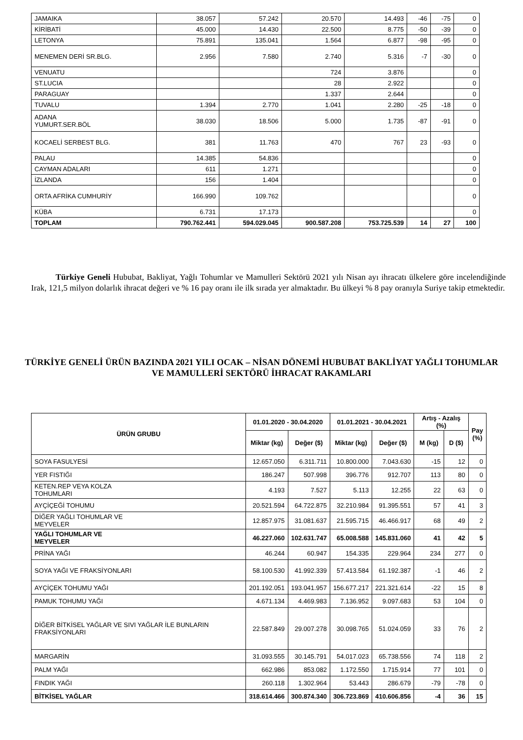| JAMAIKA | 38.057 | 57.242 | 20.570 | 14.493 | -46 | -75 | 0 |
| KİRİBATİ | 45.000 | 14.430 | 22.500 | 8.775 | -50 | -39 | 0 |
| LETONYA | 75.891 | 135.041 | 1.564 | 6.877 | -98 | -95 | 0 |
| MENEMEN DERİ SR.BLG. | 2.956 | 7.580 | 2.740 | 5.316 | -7 | -30 | 0 |
| VENUATU | | | 724 | 3.876 | | | 0 |
| ST.LUCIA | | | 28 | 2.922 | | | 0 |
| PARAGUAY | | | 1.337 | 2.644 | | | 0 |
| TUVALU | 1.394 | 2.770 | 1.041 | 2.280 | -25 | -18 | 0 |
| ADANA YUMURT.SER.BÖL | 38.030 | 18.506 | 5.000 | 1.735 | -87 | -91 | 0 |
| KOCAELİ SERBEST BLG. | 381 | 11.763 | 470 | 767 | 23 | -93 | 0 |
| PALAU | 14.385 | 54.836 | | | | | 0 |
| CAYMAN ADALARI | 611 | 1.271 | | | | | 0 |
| İZLANDA | 156 | 1.404 | | | | | 0 |
| ORTA AFRİKA CUMHURİY | 166.990 | 109.762 | | | | | 0 |
| KÜBA | 6.731 | 17.173 | | | | | 0 |
| TOPLAM | 790.762.441 | 594.029.045 | 900.587.208 | 753.725.539 | 14 | 27 | 100 |
Türkiye Geneli Hububat, Bakliyat, Yağlı Tohumlar ve Mamulleri Sektörü 2021 yılı Nisan ayı ihracatı ülkelere göre incelendiğinde Irak, 121,5 milyon dolarlık ihracat değeri ve % 16 pay oranı ile ilk sırada yer almaktadır. Bu ülkeyi % 8 pay oranıyla Suriye takip etmektedir.
TÜRKİYE GENELİ ÜRÜN BAZINDA 2021 YILI OCAK – NİSAN DÖNEMİ HUBUBAT BAKLİYAT YAĞLI TOHUMLAR VE MAMULLERİ SEKTÖRÜ İHRACAT RAKAMLARI
| ÜRÜN GRUBU | 01.01.2020 - 30.04.2020 | | 01.01.2021 - 30.04.2021 | | Artış - Azalış (%) | | Pay (%) |
| --- | --- | --- | --- | --- | --- | --- | --- |
| | Miktar (kg) | Değer ($) | Miktar (kg) | Değer ($) | M (kg) | D ($) | |
| SOYA FASULYESİ | 12.657.050 | 6.311.711 | 10.800.000 | 7.043.630 | -15 | 12 | 0 |
| YER FISTIĞI | 186.247 | 507.998 | 396.776 | 912.707 | 113 | 80 | 0 |
| KETEN.REP VEYA KOLZA TOHUMLARI | 4.193 | 7.527 | 5.113 | 12.255 | 22 | 63 | 0 |
| AYÇİÇEĞİ TOHUMU | 20.521.594 | 64.722.875 | 32.210.984 | 91.395.551 | 57 | 41 | 3 |
| DİĞER YAĞLI TOHUMLAR VE MEYVELER | 12.857.975 | 31.081.637 | 21.595.715 | 46.466.917 | 68 | 49 | 2 |
| YAĞLI TOHUMLAR VE MEYVELER | 46.227.060 | 102.631.747 | 65.008.588 | 145.831.060 | 41 | 42 | 5 |
| PRİNA YAĞI | 46.244 | 60.947 | 154.335 | 229.964 | 234 | 277 | 0 |
| SOYA YAĞI VE FRAKSİYONLARI | 58.100.530 | 41.992.339 | 57.413.584 | 61.192.387 | -1 | 46 | 2 |
| AYÇİÇEK TOHUMU YAĞI | 201.192.051 | 193.041.957 | 156.677.217 | 221.321.614 | -22 | 15 | 8 |
| PAMUK TOHUMU YAĞI | 4.671.134 | 4.469.983 | 7.136.952 | 9.097.683 | 53 | 104 | 0 |
| DİĞER BİTKİSEL YAĞLAR VE SIVI YAĞLAR İLE BUNLARIN FRAKSİYONLARI | 22.587.849 | 29.007.278 | 30.098.765 | 51.024.059 | 33 | 76 | 2 |
| MARGARİN | 31.093.555 | 30.145.791 | 54.017.023 | 65.738.556 | 74 | 118 | 2 |
| PALM YAĞI | 662.986 | 853.082 | 1.172.550 | 1.715.914 | 77 | 101 | 0 |
| FINDIK YAĞI | 260.118 | 1.302.964 | 53.443 | 286.679 | -79 | -78 | 0 |
| BİTKİSEL YAĞLAR | 318.614.466 | 300.874.340 | 306.723.869 | 410.606.856 | -4 | 36 | 15 |